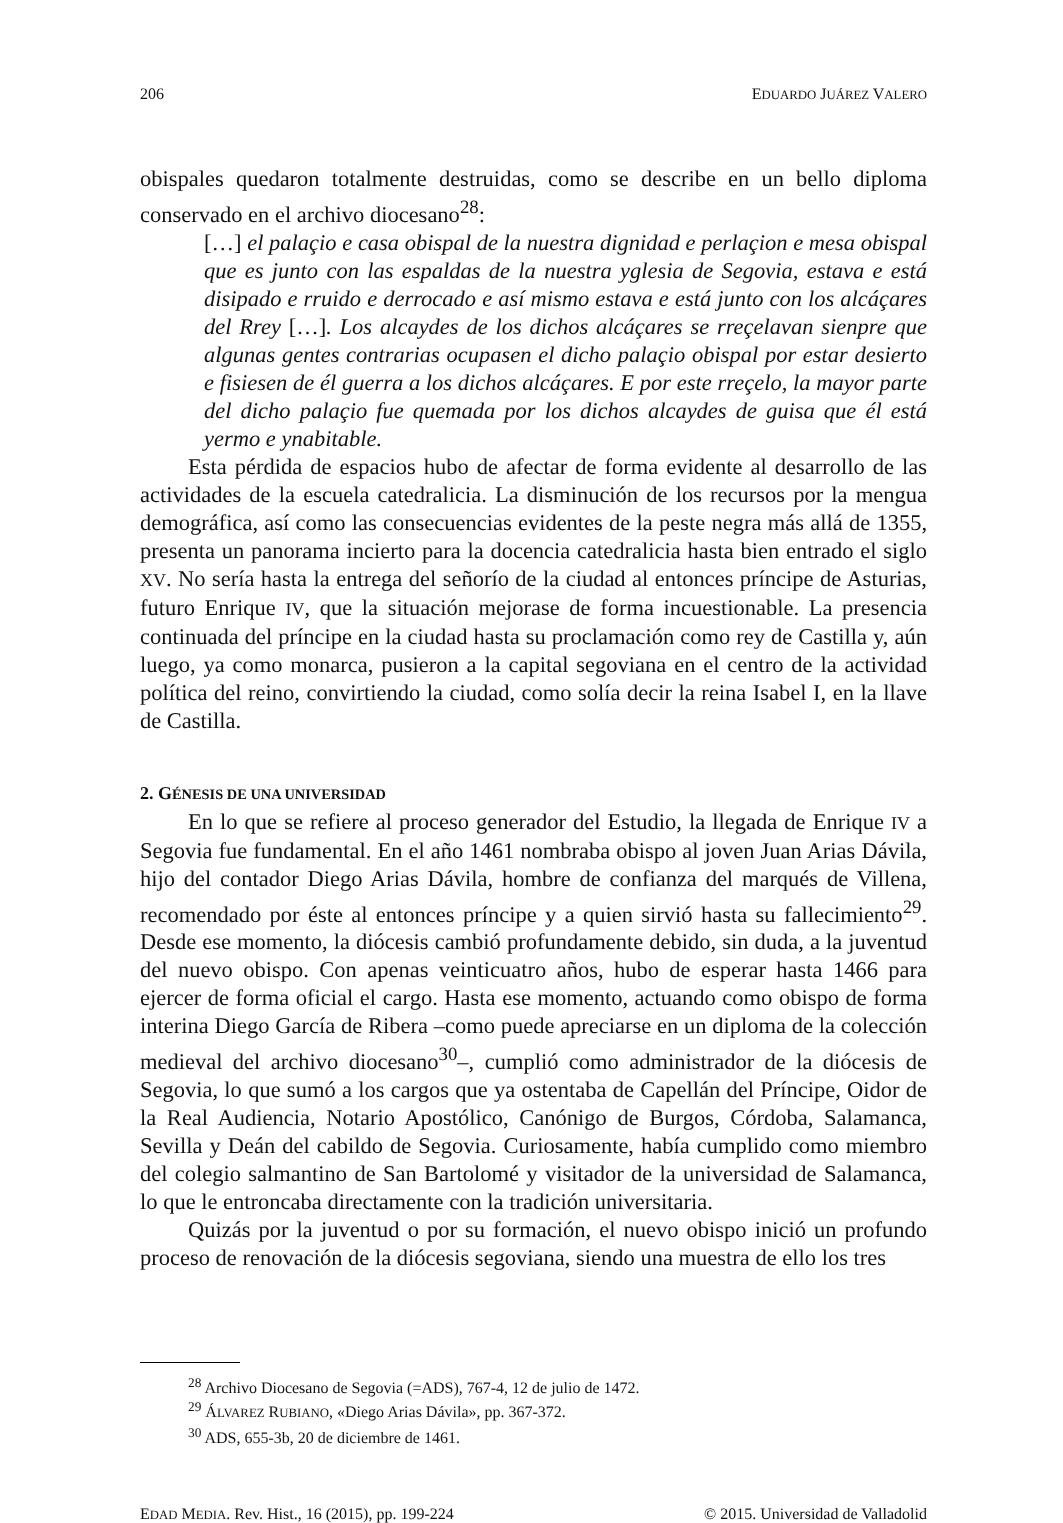206 EDUARDO JUÁREZ VALERO
obispales quedaron totalmente destruidas, como se describe en un bello diploma conservado en el archivo diocesano<sup>28</sup>:
[…] el palaçio e casa obispal de la nuestra dignidad e perlaçion e mesa obispal que es junto con las espaldas de la nuestra yglesia de Segovia, estava e está disipado e rruido e derrocado e así mismo estava e está junto con los alcáçares del Rrey […]. Los alcaydes de los dichos alcáçares se rreçelavan sienpre que algunas gentes contrarias ocupasen el dicho palaçio obispal por estar desierto e fisiesen de él guerra a los dichos alcáçares. E por este rreçelo, la mayor parte del dicho palaçio fue quemada por los dichos alcaydes de guisa que él está yermo e ynabitable.
Esta pérdida de espacios hubo de afectar de forma evidente al desarrollo de las actividades de la escuela catedralicia. La disminución de los recursos por la mengua demográfica, así como las consecuencias evidentes de la peste negra más allá de 1355, presenta un panorama incierto para la docencia catedralicia hasta bien entrado el siglo XV. No sería hasta la entrega del señorío de la ciudad al entonces príncipe de Asturias, futuro Enrique IV, que la situación mejorase de forma incuestionable. La presencia continuada del príncipe en la ciudad hasta su proclamación como rey de Castilla y, aún luego, ya como monarca, pusieron a la capital segoviana en el centro de la actividad política del reino, convirtiendo la ciudad, como solía decir la reina Isabel I, en la llave de Castilla.
2. GÉNESIS DE UNA UNIVERSIDAD
En lo que se refiere al proceso generador del Estudio, la llegada de Enrique IV a Segovia fue fundamental. En el año 1461 nombraba obispo al joven Juan Arias Dávila, hijo del contador Diego Arias Dávila, hombre de confianza del marqués de Villena, recomendado por éste al entonces príncipe y a quien sirvió hasta su fallecimiento<sup>29</sup>. Desde ese momento, la diócesis cambió profundamente debido, sin duda, a la juventud del nuevo obispo. Con apenas veinticuatro años, hubo de esperar hasta 1466 para ejercer de forma oficial el cargo. Hasta ese momento, actuando como obispo de forma interina Diego García de Ribera –como puede apreciarse en un diploma de la colección medieval del archivo diocesano<sup>30</sup>–, cumplió como administrador de la diócesis de Segovia, lo que sumó a los cargos que ya ostentaba de Capellán del Príncipe, Oidor de la Real Audiencia, Notario Apostólico, Canónigo de Burgos, Córdoba, Salamanca, Sevilla y Deán del cabildo de Segovia. Curiosamente, había cumplido como miembro del colegio salmantino de San Bartolomé y visitador de la universidad de Salamanca, lo que le entroncaba directamente con la tradición universitaria.
Quizás por la juventud o por su formación, el nuevo obispo inició un profundo proceso de renovación de la diócesis segoviana, siendo una muestra de ello los tres
<sup>28</sup> Archivo Diocesano de Segovia (=ADS), 767-4, 12 de julio de 1472.
<sup>29</sup> ÁLVAREZ RUBIANO, «Diego Arias Dávila», pp. 367-372.
<sup>30</sup> ADS, 655-3b, 20 de diciembre de 1461.
EDAD MEDIA. Rev. Hist., 16 (2015), pp. 199-224 © 2015. Universidad de Valladolid